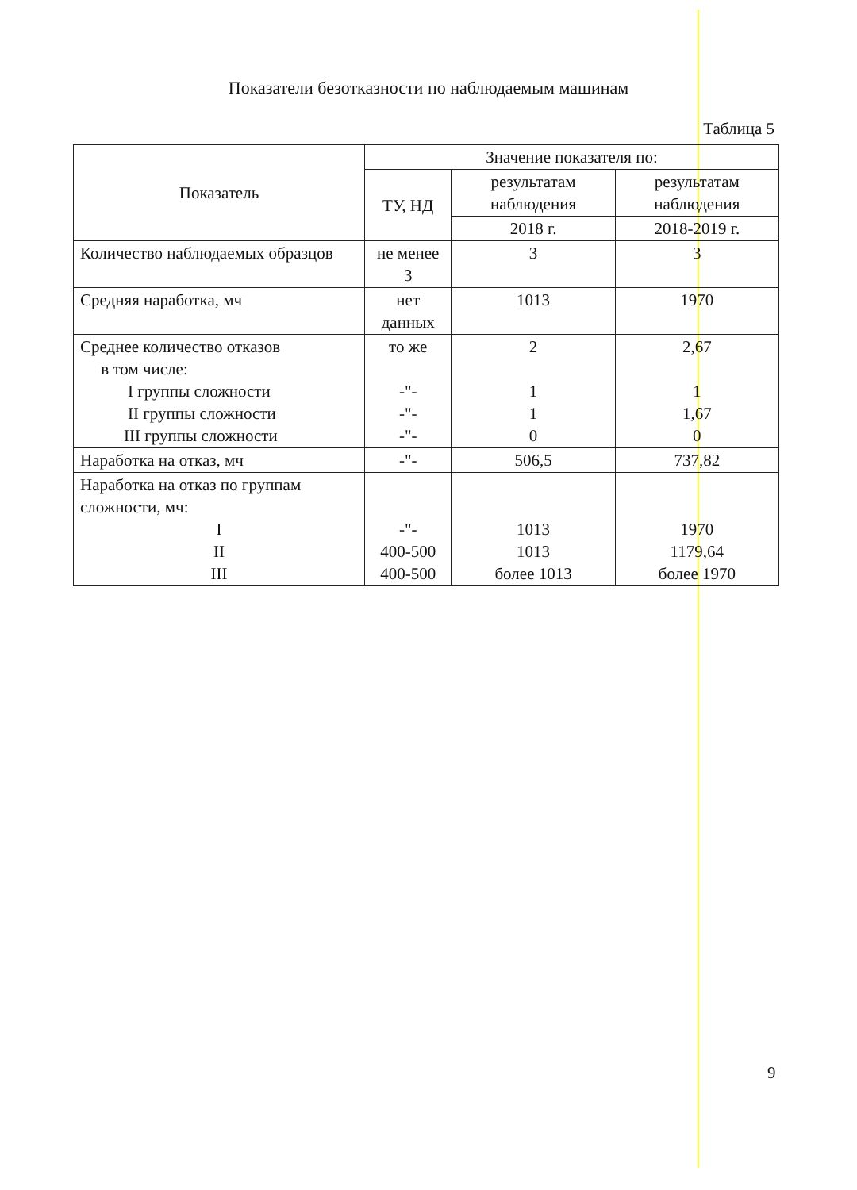Показатели безотказности по наблюдаемым машинам
Таблица 5
| Показатель | Значение показателя по: | | |
| --- | --- | --- | --- |
| | ТУ, НД | результатам наблюдения | результатам наблюдения |
| | | 2018 г. | 2018-2019 г. |
| Количество наблюдаемых образцов | не менее 3 | 3 | 3 |
| Средняя наработка, мч | нет данных | 1013 | 1970 |
| Среднее количество отказов в том числе: I группы сложности II группы сложности III группы сложности | то же -"- -"- -"- | 2 1 1 0 | 2,67 1 1,67 0 |
| Наработка на отказ, мч | -"- | 506,5 | 737,82 |
| Наработка на отказ по группам сложности, мч: I II III | -"- 400-500 400-500 | 1013 1013 более 1013 | 1970 1179,64 более 1970 |
9